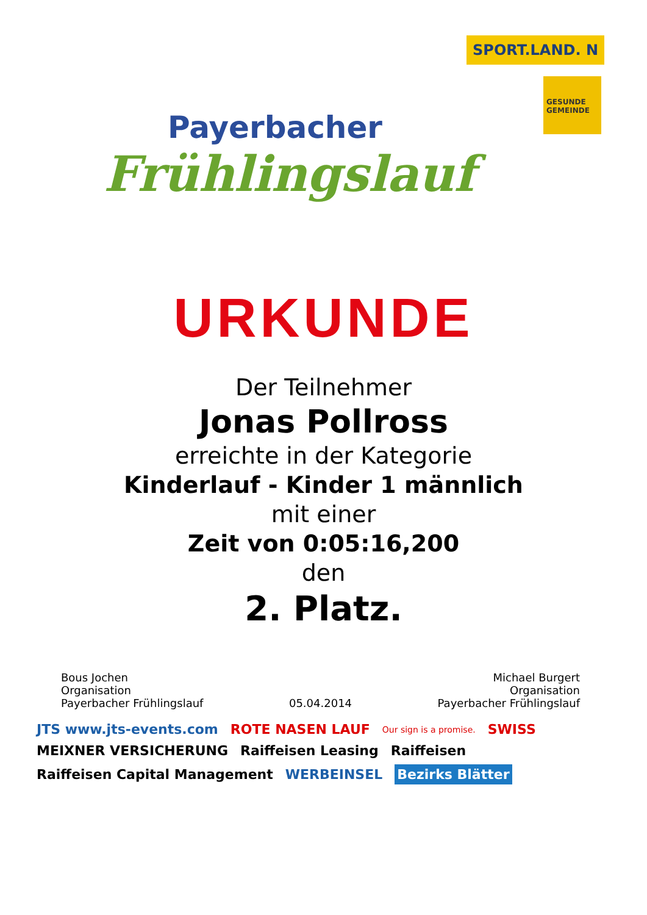Payerbacher
Frühlingslauf
SPORT.LAND. N
GESUNDE GEMEINDE
URKUNDE
Der Teilnehmer
Jonas Pollross
erreichte in der Kategorie
Kinderlauf - Kinder 1 männlich
mit einer
Zeit von 0:05:16,200
den
2. Platz.
Bous Jochen
Organisation
Payerbacher Frühlingslauf
05.04.2014
Michael Burgert
Organisation
Payerbacher Frühlingslauf
JTS www.jts-events.com ROTE NASEN LAUF Our sign is a promise. SWISS MEIXNER VERSICHERUNG Raiffeisen Leasing Raiffeisen Raiffeisen Capital Management WERBEINSEL Bezirks Blätter